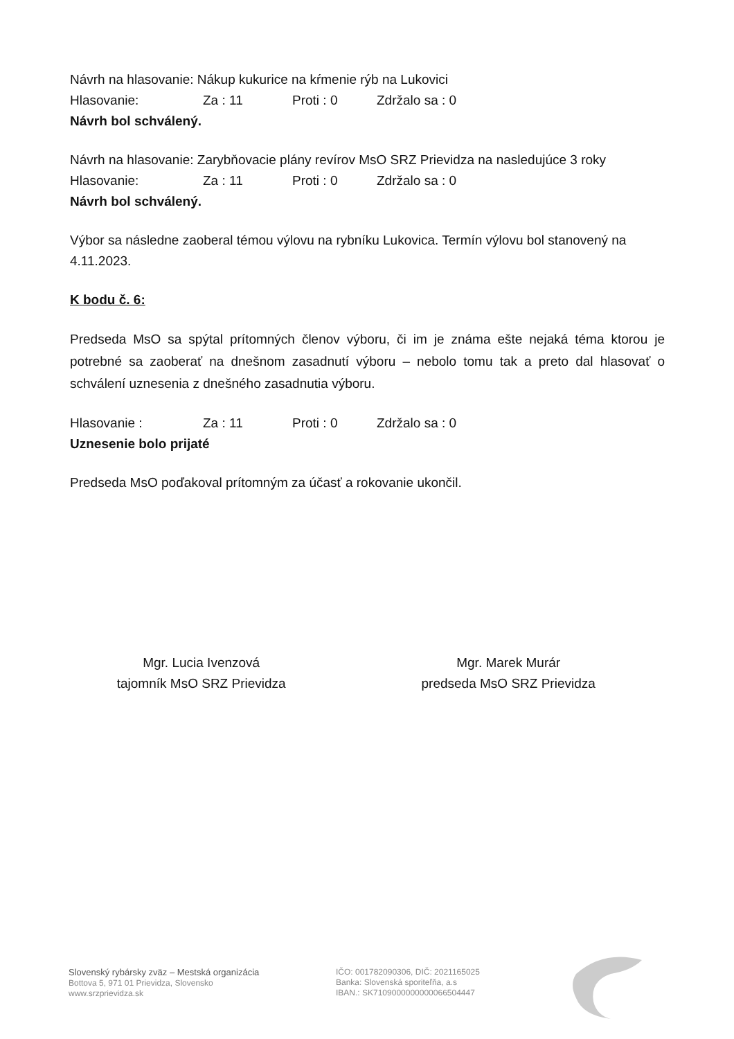Návrh na hlasovanie: Nákup kukurice na kŕmenie rýb na Lukovici
Hlasovanie: Za : 11 Proti : 0 Zdržalo sa : 0
Návrh bol schválený.
Návrh na hlasovanie: Zarybňovacie plány revírov MsO SRZ Prievidza na nasledujúce 3 roky
Hlasovanie: Za : 11 Proti : 0 Zdržalo sa : 0
Návrh bol schválený.
Výbor sa následne zaoberal témou výlovu na rybníku Lukovica. Termín výlovu bol stanovený na 4.11.2023.
K bodu č. 6:
Predseda MsO sa spýtal prítomných členov výboru, či im je známa ešte nejaká téma ktorou je potrebné sa zaoberať na dnešnom zasadnutí výboru – nebolo tomu tak a preto dal hlasovať o schválení uznesenia z dnešného zasadnutia výboru.
Hlasovanie : Za : 11 Proti : 0 Zdržalo sa : 0
Uznesenie bolo prijaté
Predseda MsO poďakoval prítomným za účasť a rokovanie ukončil.
Mgr. Lucia Ivenzová
tajomník MsO SRZ Prievidza
Mgr. Marek Murár
predseda MsO SRZ Prievidza
Slovenský rybársky zväz – Mestská organizácia
Bottova 5, 971 01 Prievidza, Slovensko
www.srzprievidza.sk
IČO: 001782090306, DIČ: 2021165025
Banka: Slovenská sporiteľňa, a.s
IBAN.: SK7109000000000066504447